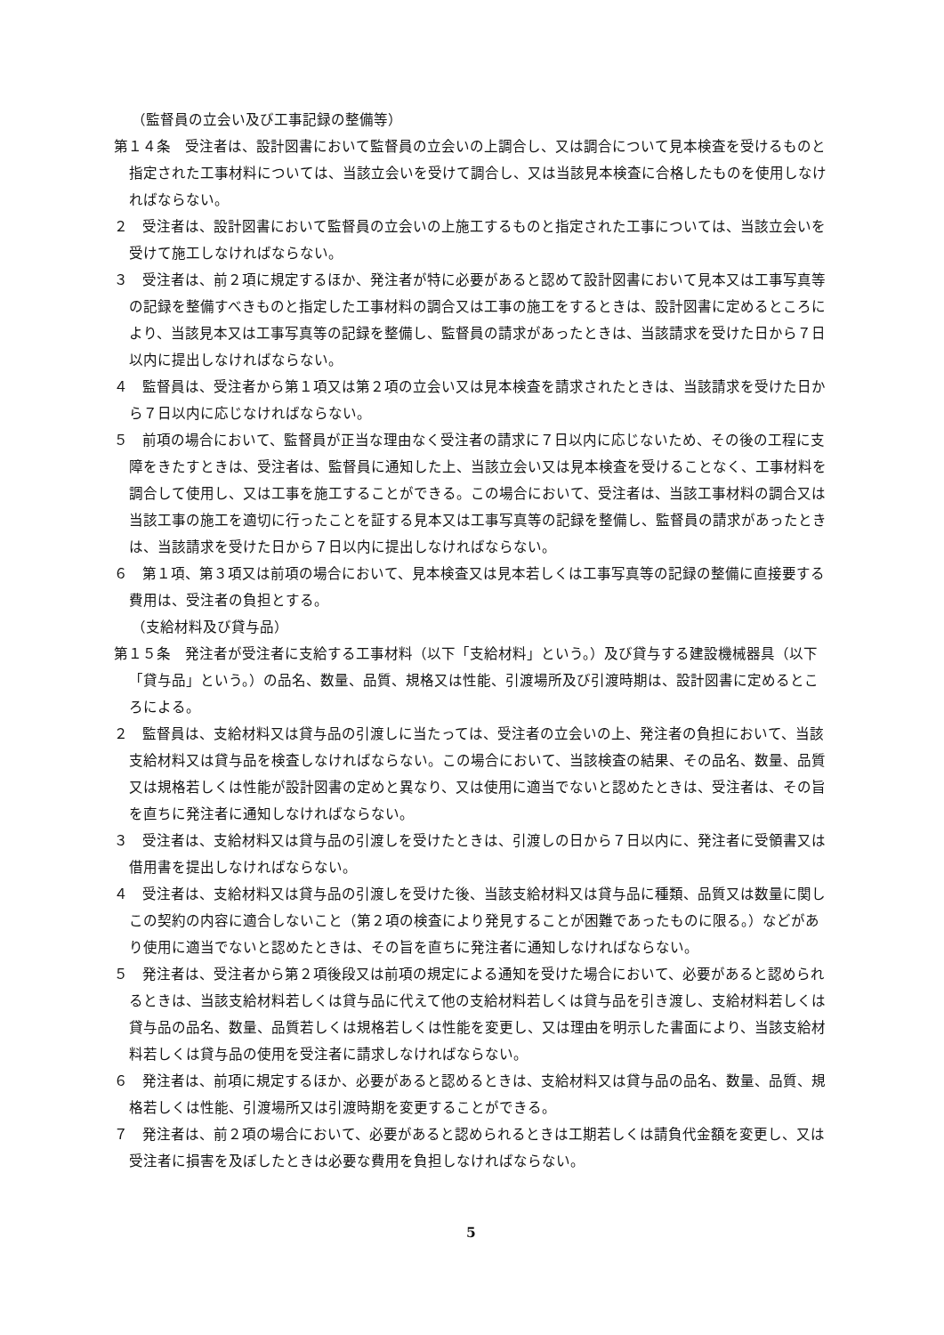（監督員の立会い及び工事記録の整備等）
第１４条　受注者は、設計図書において監督員の立会いの上調合し、又は調合について見本検査を受けるものと指定された工事材料については、当該立会いを受けて調合し、又は当該見本検査に合格したものを使用しなければならない。
２　受注者は、設計図書において監督員の立会いの上施工するものと指定された工事については、当該立会いを受けて施工しなければならない。
３　受注者は、前２項に規定するほか、発注者が特に必要があると認めて設計図書において見本又は工事写真等の記録を整備すべきものと指定した工事材料の調合又は工事の施工をするときは、設計図書に定めるところにより、当該見本又は工事写真等の記録を整備し、監督員の請求があったときは、当該請求を受けた日から７日以内に提出しなければならない。
４　監督員は、受注者から第１項又は第２項の立会い又は見本検査を請求されたときは、当該請求を受けた日から７日以内に応じなければならない。
５　前項の場合において、監督員が正当な理由なく受注者の請求に７日以内に応じないため、その後の工程に支障をきたすときは、受注者は、監督員に通知した上、当該立会い又は見本検査を受けることなく、工事材料を調合して使用し、又は工事を施工することができる。この場合において、受注者は、当該工事材料の調合又は当該工事の施工を適切に行ったことを証する見本又は工事写真等の記録を整備し、監督員の請求があったときは、当該請求を受けた日から７日以内に提出しなければならない。
６　第１項、第３項又は前項の場合において、見本検査又は見本若しくは工事写真等の記録の整備に直接要する費用は、受注者の負担とする。
（支給材料及び貸与品）
第１５条　発注者が受注者に支給する工事材料（以下「支給材料」という。）及び貸与する建設機械器具（以下「貸与品」という。）の品名、数量、品質、規格又は性能、引渡場所及び引渡時期は、設計図書に定めるところによる。
２　監督員は、支給材料又は貸与品の引渡しに当たっては、受注者の立会いの上、発注者の負担において、当該支給材料又は貸与品を検査しなければならない。この場合において、当該検査の結果、その品名、数量、品質又は規格若しくは性能が設計図書の定めと異なり、又は使用に適当でないと認めたときは、受注者は、その旨を直ちに発注者に通知しなければならない。
３　受注者は、支給材料又は貸与品の引渡しを受けたときは、引渡しの日から７日以内に、発注者に受領書又は借用書を提出しなければならない。
４　受注者は、支給材料又は貸与品の引渡しを受けた後、当該支給材料又は貸与品に種類、品質又は数量に関しこの契約の内容に適合しないこと（第２項の検査により発見することが困難であったものに限る。）などがあり使用に適当でないと認めたときは、その旨を直ちに発注者に通知しなければならない。
５　発注者は、受注者から第２項後段又は前項の規定による通知を受けた場合において、必要があると認められるときは、当該支給材料若しくは貸与品に代えて他の支給材料若しくは貸与品を引き渡し、支給材料若しくは貸与品の品名、数量、品質若しくは規格若しくは性能を変更し、又は理由を明示した書面により、当該支給材料若しくは貸与品の使用を受注者に請求しなければならない。
６　発注者は、前項に規定するほか、必要があると認めるときは、支給材料又は貸与品の品名、数量、品質、規格若しくは性能、引渡場所又は引渡時期を変更することができる。
７　発注者は、前２項の場合において、必要があると認められるときは工期若しくは請負代金額を変更し、又は受注者に損害を及ぼしたときは必要な費用を負担しなければならない。
5